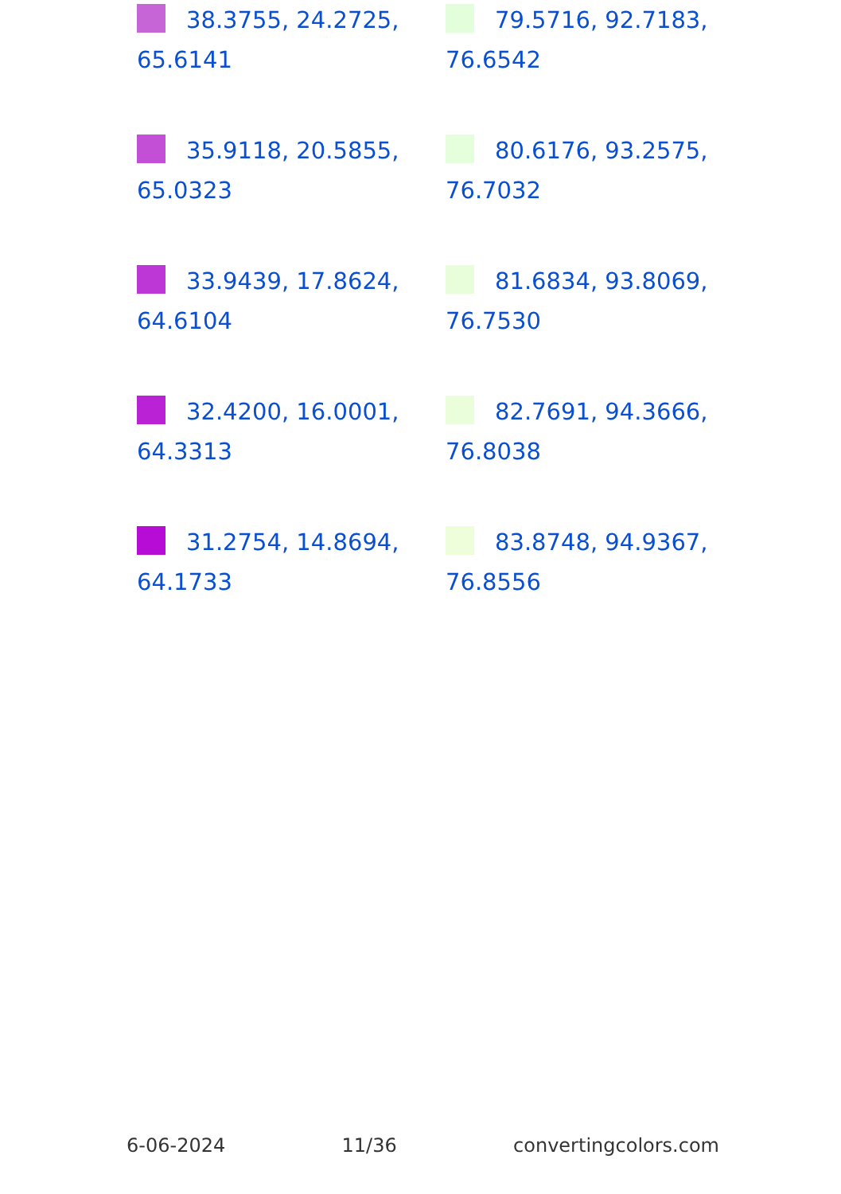38.3755, 24.2725,
65.6141
79.5716, 92.7183,
76.6542
35.9118, 20.5855,
65.0323
80.6176, 93.2575,
76.7032
33.9439, 17.8624,
64.6104
81.6834, 93.8069,
76.7530
32.4200, 16.0001,
64.3313
82.7691, 94.3666,
76.8038
31.2754, 14.8694,
64.1733
83.8748, 94.9367,
76.8556
6-06-2024 11/36 convertingcolors.com